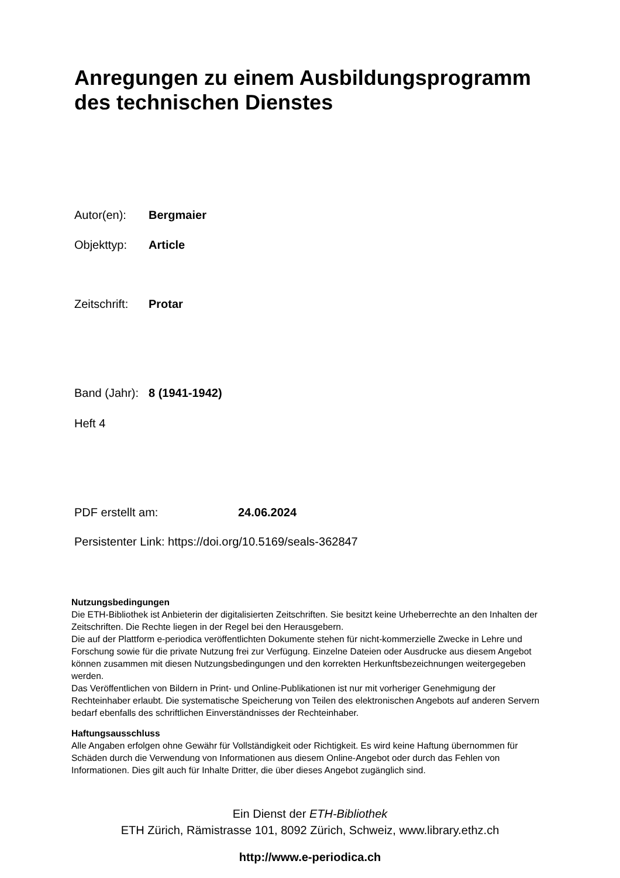Anregungen zu einem Ausbildungsprogramm
des technischen Dienstes
Autor(en): Bergmaier
Objekttyp: Article
Zeitschrift: Protar
Band (Jahr): 8 (1941-1942)
Heft 4
PDF erstellt am: 24.06.2024
Persistenter Link: https://doi.org/10.5169/seals-362847
Nutzungsbedingungen
Die ETH-Bibliothek ist Anbieterin der digitalisierten Zeitschriften. Sie besitzt keine Urheberrechte an den Inhalten der Zeitschriften. Die Rechte liegen in der Regel bei den Herausgebern.
Die auf der Plattform e-periodica veröffentlichten Dokumente stehen für nicht-kommerzielle Zwecke in Lehre und Forschung sowie für die private Nutzung frei zur Verfügung. Einzelne Dateien oder Ausdrucke aus diesem Angebot können zusammen mit diesen Nutzungsbedingungen und den korrekten Herkunftsbezeichnungen weitergegeben werden.
Das Veröffentlichen von Bildern in Print- und Online-Publikationen ist nur mit vorheriger Genehmigung der Rechteinhaber erlaubt. Die systematische Speicherung von Teilen des elektronischen Angebots auf anderen Servern bedarf ebenfalls des schriftlichen Einverständnisses der Rechteinhaber.
Haftungsausschluss
Alle Angaben erfolgen ohne Gewähr für Vollständigkeit oder Richtigkeit. Es wird keine Haftung übernommen für Schäden durch die Verwendung von Informationen aus diesem Online-Angebot oder durch das Fehlen von Informationen. Dies gilt auch für Inhalte Dritter, die über dieses Angebot zugänglich sind.
Ein Dienst der ETH-Bibliothek
ETH Zürich, Rämistrasse 101, 8092 Zürich, Schweiz, www.library.ethz.ch
http://www.e-periodica.ch